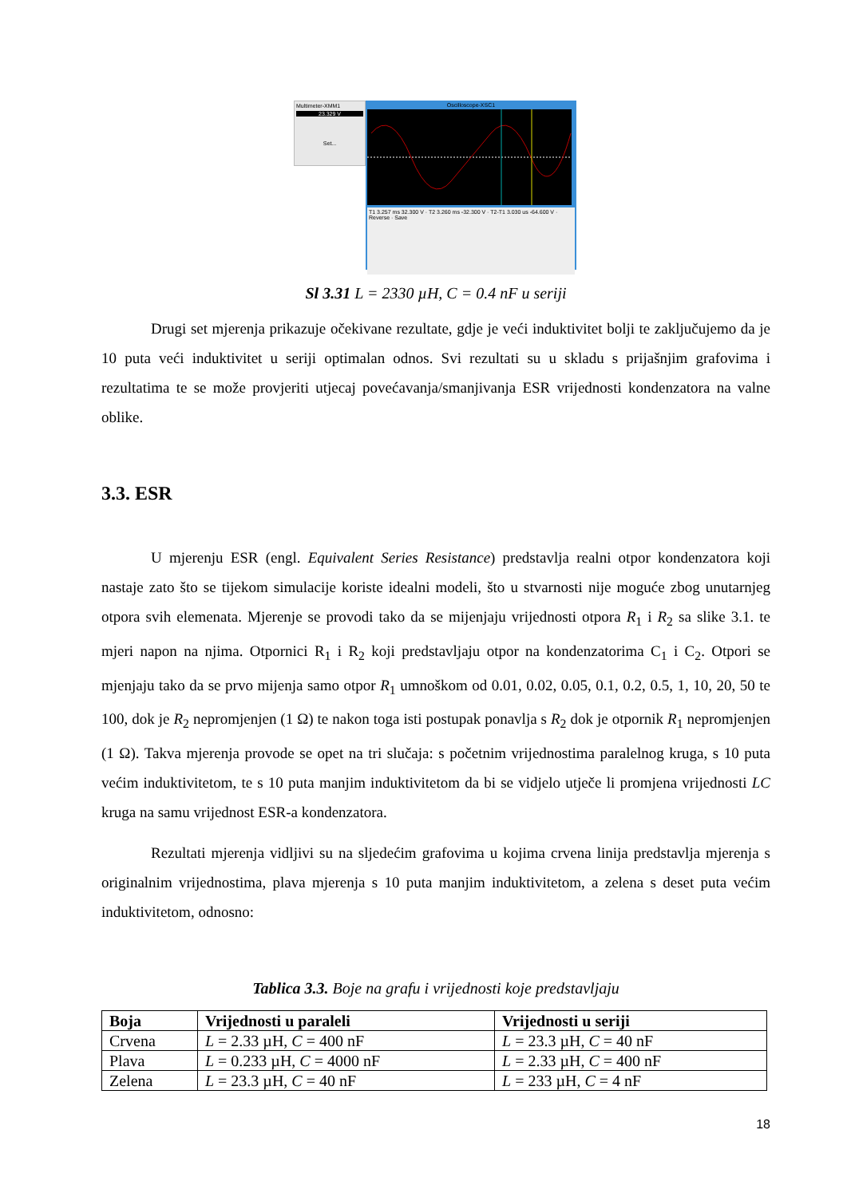Multimeter-XMM1
23.329 V
Set...
Oscilloscope-XSC1
T1 3.257 ms 32.300 V · T2 3.260 ms -32.300 V · T2-T1 3.030 us -64.600 V · Reverse · Save
Sl 3.31 L = 2330 µH, C = 0.4 nF u seriji
Drugi set mjerenja prikazuje očekivane rezultate, gdje je veći induktivitet bolji te zaključujemo da je 10 puta veći induktivitet u seriji optimalan odnos. Svi rezultati su u skladu s prijašnjim grafovima i rezultatima te se može provjeriti utjecaj povećavanja/smanjivanja ESR vrijednosti kondenzatora na valne oblike.
3.3. ESR
U mjerenju ESR (engl. Equivalent Series Resistance) predstavlja realni otpor kondenzatora koji nastaje zato što se tijekom simulacije koriste idealni modeli, što u stvarnosti nije moguće zbog unutarnjeg otpora svih elemenata. Mjerenje se provodi tako da se mijenjaju vrijednosti otpora R<sub>1</sub> i R<sub>2</sub> sa slike 3.1. te mjeri napon na njima. Otpornici R<sub>1</sub> i R<sub>2</sub> koji predstavljaju otpor na kondenzatorima C<sub>1</sub> i C<sub>2</sub>. Otpori se mjenjaju tako da se prvo mijenja samo otpor R<sub>1</sub> umnoškom od 0.01, 0.02, 0.05, 0.1, 0.2, 0.5, 1, 10, 20, 50 te 100, dok je R<sub>2</sub> nepromjenjen (1 Ω) te nakon toga isti postupak ponavlja s R<sub>2</sub> dok je otpornik R<sub>1</sub> nepromjenjen (1 Ω). Takva mjerenja provode se opet na tri slučaja: s početnim vrijednostima paralelnog kruga, s 10 puta većim induktivitetom, te s 10 puta manjim induktivitetom da bi se vidjelo utječe li promjena vrijednosti LC kruga na samu vrijednost ESR-a kondenzatora.
Rezultati mjerenja vidljivi su na sljedećim grafovima u kojima crvena linija predstavlja mjerenja s originalnim vrijednostima, plava mjerenja s 10 puta manjim induktivitetom, a zelena s deset puta većim induktivitetom, odnosno:
Tablica 3.3. Boje na grafu i vrijednosti koje predstavljaju
| Boja | Vrijednosti u paraleli | Vrijednosti u seriji |
| --- | --- | --- |
| Crvena | L = 2.33 µH, C = 400 nF | L = 23.3 µH, C = 40 nF |
| Plava | L = 0.233 µH, C = 4000 nF | L = 2.33 µH, C = 400 nF |
| Zelena | L = 23.3 µH, C = 40 nF | L = 233 µH, C = 4 nF |
18